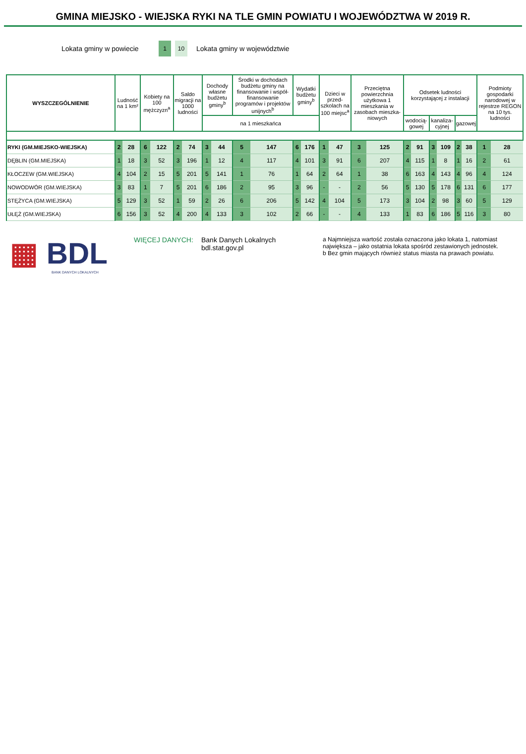GMINA MIEJSKO - WIEJSKA RYKI NA TLE GMIN POWIATU I WOJEWÓDZTWA W 2019 R.
Lokata gminy w powiecie
1 10
Lokata gminy w województwie
| WYSZCZEGÓLNIENIE | Ludność na 1 km² | | Kobiety na 100 mężczyzn<sup>a</sup> | | Saldo migracji na 1000 ludności | | Dochody własne budżetu gminy<sup>b</sup> | | Środki w dochodach budżetu gminy na finansowanie i współ-finansowanie programów i projektów unijnych<sup>b</sup> | | Wydatki budżetu gminy<sup>b</sup> | | Dzieci w przed-szkolach na 100 miejsc<sup>a</sup> | | Przeciętna powierzchnia użytkowa 1 mieszkania w zasobach mieszka-niowych | | Odsetek ludności korzystającej z instalacji | | | | | | Podmioty gospodarki narodowej w rejestrze REGON na 10 tys. ludności | |
| --- | --- | --- | --- | --- | --- | --- | --- | --- | --- | --- | --- | --- | --- | --- | --- | --- | --- | --- | --- | --- | --- | --- | --- | --- |
| | | | | | | | | | | | | | | | | | wodocią-gowej | | kanaliza-cyjnej | | gazowej | | | |
| | | | | | | | na 1 mieszkańca | | | | | | | | | | | | | | | | | |
| RYKI (GM.MIEJSKO-WIEJSKA) | 2 | 28 | 6 | 122 | 2 | 74 | 3 | 44 | 5 | 147 | 6 | 176 | 1 | 47 | 3 | 125 | 2 | 91 | 3 | 109 | 2 | 38 | 1 | 28 |
| DĘBLIN (GM.MIEJSKA) | 1 | 18 | 3 | 52 | 3 | 196 | 1 | 12 | 4 | 117 | 4 | 101 | 3 | 91 | 6 | 207 | 4 | 115 | 1 | 8 | 1 | 16 | 2 | 61 |
| KŁOCZEW (GM.WIEJSKA) | 4 | 104 | 2 | 15 | 5 | 201 | 5 | 141 | 1 | 76 | 1 | 64 | 2 | 64 | 1 | 38 | 6 | 163 | 4 | 143 | 4 | 96 | 4 | 124 |
| NOWODWÓR (GM.WIEJSKA) | 3 | 83 | 1 | 7 | 5 | 201 | 6 | 186 | 2 | 95 | 3 | 96 | - | - | 2 | 56 | 5 | 130 | 5 | 178 | 6 | 131 | 6 | 177 |
| STĘŻYCA (GM.WIEJSKA) | 5 | 129 | 3 | 52 | 1 | 59 | 2 | 26 | 6 | 206 | 5 | 142 | 4 | 104 | 5 | 173 | 3 | 104 | 2 | 98 | 3 | 60 | 5 | 129 |
| UŁĘŻ (GM.WIEJSKA) | 6 | 156 | 3 | 52 | 4 | 200 | 4 | 133 | 3 | 102 | 2 | 66 | - | - | 4 | 133 | 1 | 83 | 6 | 186 | 5 | 116 | 3 | 80 |
▦ BDL
BANK DANYCH LOKALNYCH
WIĘCEJ DANYCH: Bank Danych Lokalnych
bdl.stat.gov.pl
a Najmniejsza wartość została oznaczona jako lokata 1, natomiast największa – jako ostatnia lokata spośród zestawionych jednostek.
b Bez gmin mających również status miasta na prawach powiatu.